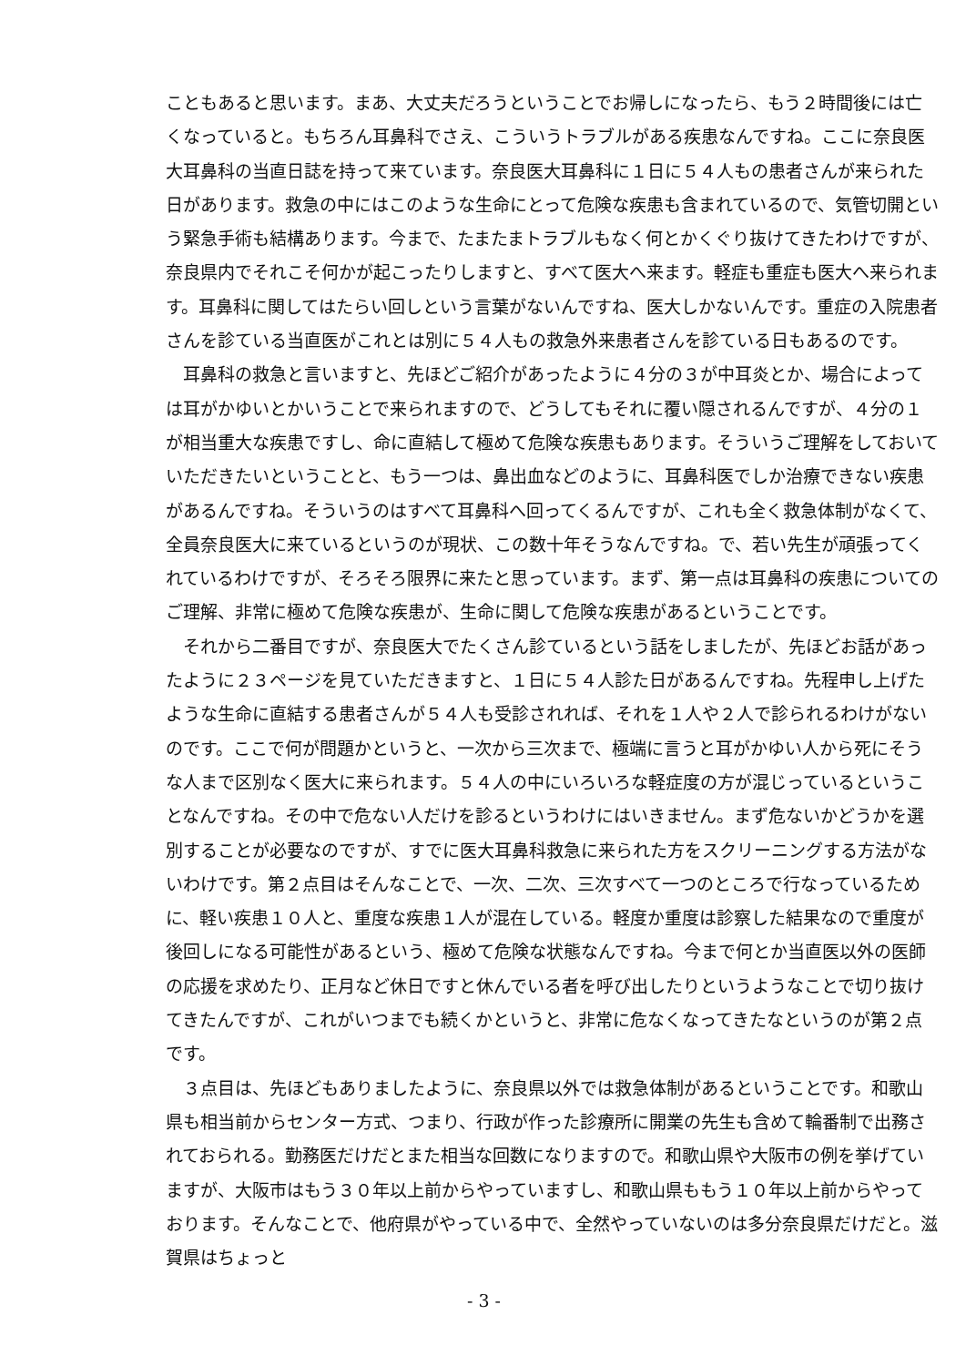こともあると思います。まあ、大丈夫だろうということでお帰しになったら、もう２時間後には亡くなっていると。もちろん耳鼻科でさえ、こういうトラブルがある疾患なんですね。ここに奈良医大耳鼻科の当直日誌を持って来ています。奈良医大耳鼻科に１日に５４人もの患者さんが来られた日があります。救急の中にはこのような生命にとって危険な疾患も含まれているので、気管切開という緊急手術も結構あります。今まで、たまたまトラブルもなく何とかくぐり抜けてきたわけですが、奈良県内でそれこそ何かが起こったりしますと、すべて医大へ来ます。軽症も重症も医大へ来られます。耳鼻科に関してはたらい回しという言葉がないんですね、医大しかないんです。重症の入院患者さんを診ている当直医がこれとは別に５４人もの救急外来患者さんを診ている日もあるのです。
耳鼻科の救急と言いますと、先ほどご紹介があったように４分の３が中耳炎とか、場合によっては耳がかゆいとかいうことで来られますので、どうしてもそれに覆い隠されるんですが、４分の１が相当重大な疾患ですし、命に直結して極めて危険な疾患もあります。そういうご理解をしておいていただきたいということと、もう一つは、鼻出血などのように、耳鼻科医でしか治療できない疾患があるんですね。そういうのはすべて耳鼻科へ回ってくるんですが、これも全く救急体制がなくて、全員奈良医大に来ているというのが現状、この数十年そうなんですね。で、若い先生が頑張ってくれているわけですが、そろそろ限界に来たと思っています。まず、第一点は耳鼻科の疾患についてのご理解、非常に極めて危険な疾患が、生命に関して危険な疾患があるということです。
それから二番目ですが、奈良医大でたくさん診ているという話をしましたが、先ほどお話があったように２３ページを見ていただきますと、１日に５４人診た日があるんですね。先程申し上げたような生命に直結する患者さんが５４人も受診されれば、それを１人や２人で診られるわけがないのです。ここで何が問題かというと、一次から三次まで、極端に言うと耳がかゆい人から死にそうな人まで区別なく医大に来られます。５４人の中にいろいろな軽症度の方が混じっているということなんですね。その中で危ない人だけを診るというわけにはいきません。まず危ないかどうかを選別することが必要なのですが、すでに医大耳鼻科救急に来られた方をスクリーニングする方法がないわけです。第２点目はそんなことで、一次、二次、三次すべて一つのところで行なっているために、軽い疾患１０人と、重度な疾患１人が混在している。軽度か重度は診察した結果なので重度が後回しになる可能性があるという、極めて危険な状態なんですね。今まで何とか当直医以外の医師の応援を求めたり、正月など休日ですと休んでいる者を呼び出したりというようなことで切り抜けてきたんですが、これがいつまでも続くかというと、非常に危なくなってきたなというのが第２点です。
３点目は、先ほどもありましたように、奈良県以外では救急体制があるということです。和歌山県も相当前からセンター方式、つまり、行政が作った診療所に開業の先生も含めて輪番制で出務されておられる。勤務医だけだとまた相当な回数になりますので。和歌山県や大阪市の例を挙げていますが、大阪市はもう３０年以上前からやっていますし、和歌山県ももう１０年以上前からやっております。そんなことで、他府県がやっている中で、全然やっていないのは多分奈良県だけだと。滋賀県はちょっと
- 3 -